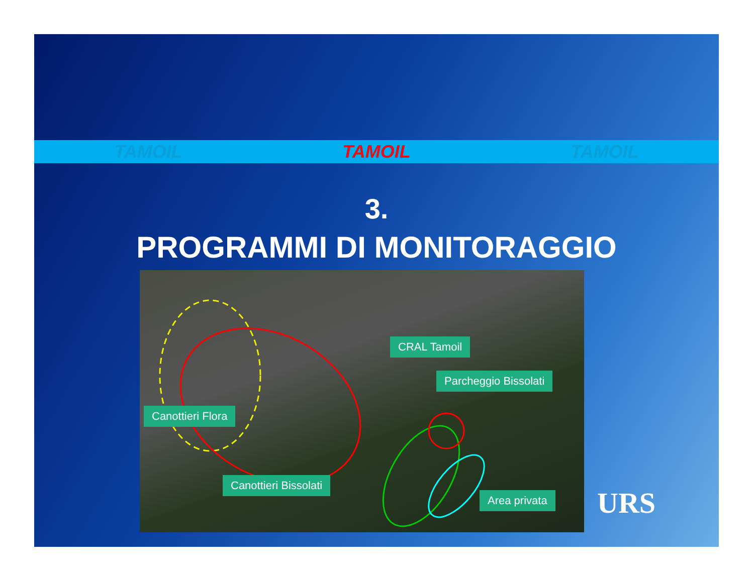TAMOIL TAMOIL TAMOIL
3.
PROGRAMMI DI MONITORAGGIO
Canottieri Flora
Canottieri Bissolati
CRAL Tamoil
Parcheggio Bissolati
Area privata
URS